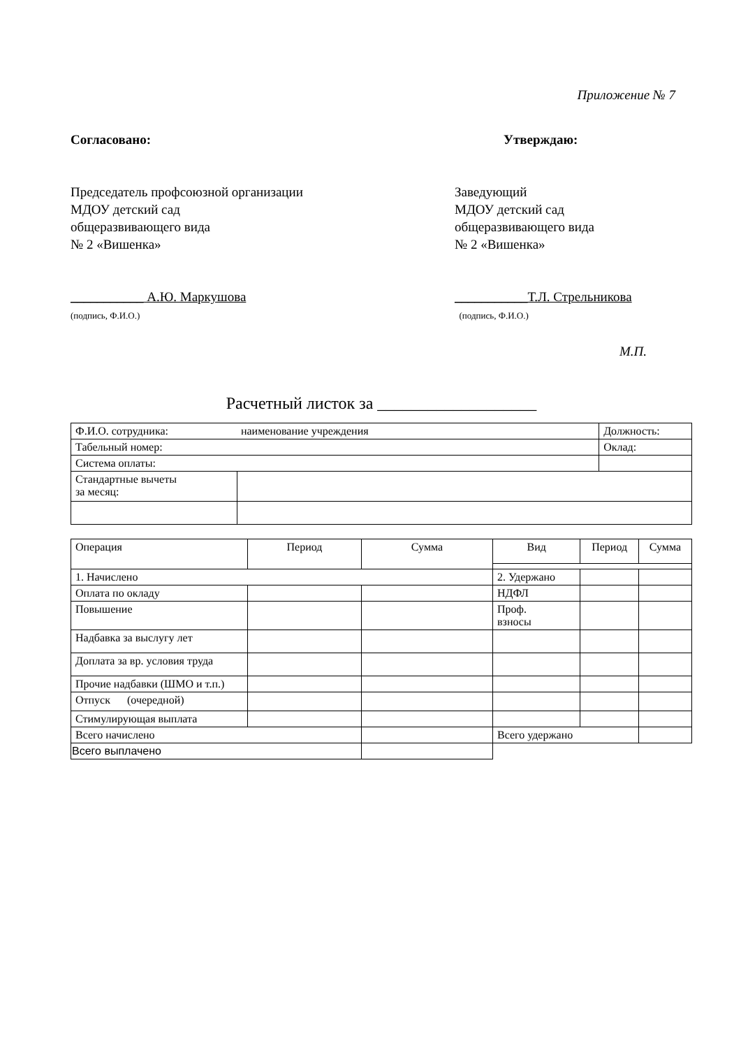Приложение № 7
Согласовано:
Председатель профсоюзной организации
МДОУ детский сад
общеразвивающего вида
№ 2 «Вишенка»
___________ А.Ю. Маркушова
(подпись, Ф.И.О.)
Утверждаю:
Заведующий
МДОУ детский сад
общеразвивающего вида
№ 2 «Вишенка»
___________Т.Л. Стрельникова
(подпись, Ф.И.О.)
М.П.
Расчетный листок за ___________________
| Ф.И.О. сотрудника: наименование учреждения | | Должность: |
| Табельный номер: | | Оклад: |
| Система оплаты: | | |
| Стандартные вычеты за месяц: | | |
| Операция | Период | Сумма | Вид | Период | Сумма |
| 1. Начислено | | | 2. Удержано | | |
| Оплата по окладу | | | НДФЛ | | |
| Повышение | | | Проф. взносы | | |
| Надбавка за выслугу лет | | | | | |
| Доплата за вр. условия труда | | | | | |
| Прочие надбавки (ШМО и т.п.) | | | | | |
| Отпуск (очередной) | | | | | |
| Стимулирующая выплата | | | | | |
| Всего начислено | | | Всего удержано | | |
| Всего выплачено | | | | | |